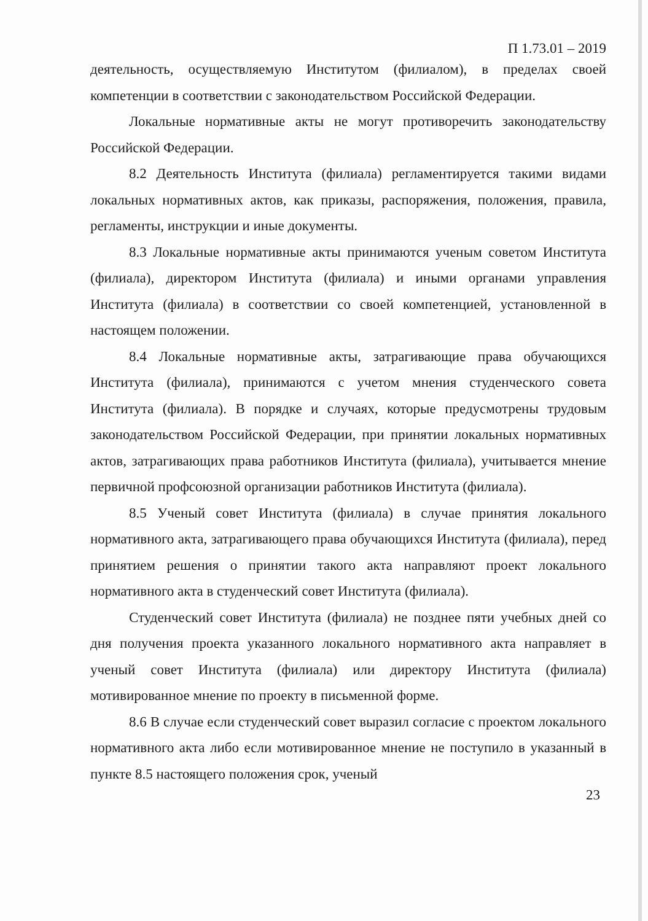П 1.73.01 – 2019
деятельность, осуществляемую Институтом (филиалом), в пределах своей компетенции в соответствии с законодательством Российской Федерации.
Локальные нормативные акты не могут противоречить законодательству Российской Федерации.
8.2 Деятельность Института (филиала) регламентируется такими видами локальных нормативных актов, как приказы, распоряжения, положения, правила, регламенты, инструкции и иные документы.
8.3 Локальные нормативные акты принимаются ученым советом Института (филиала), директором Института (филиала) и иными органами управления Института (филиала) в соответствии со своей компетенцией, установленной в настоящем положении.
8.4 Локальные нормативные акты, затрагивающие права обучающихся Института (филиала), принимаются с учетом мнения студенческого совета Института (филиала). В порядке и случаях, которые предусмотрены трудовым законодательством Российской Федерации, при принятии локальных нормативных актов, затрагивающих права работников Института (филиала), учитывается мнение первичной профсоюзной организации работников Института (филиала).
8.5 Ученый совет Института (филиала) в случае принятия локального нормативного акта, затрагивающего права обучающихся Института (филиала), перед принятием решения о принятии такого акта направляют проект локального нормативного акта в студенческий совет Института (филиала).
Студенческий совет Института (филиала) не позднее пяти учебных дней со дня получения проекта указанного локального нормативного акта направляет в ученый совет Института (филиала) или директору Института (филиала) мотивированное мнение по проекту в письменной форме.
8.6 В случае если студенческий совет выразил согласие с проектом локального нормативного акта либо если мотивированное мнение не поступило в указанный в пункте 8.5 настоящего положения срок, ученый
23